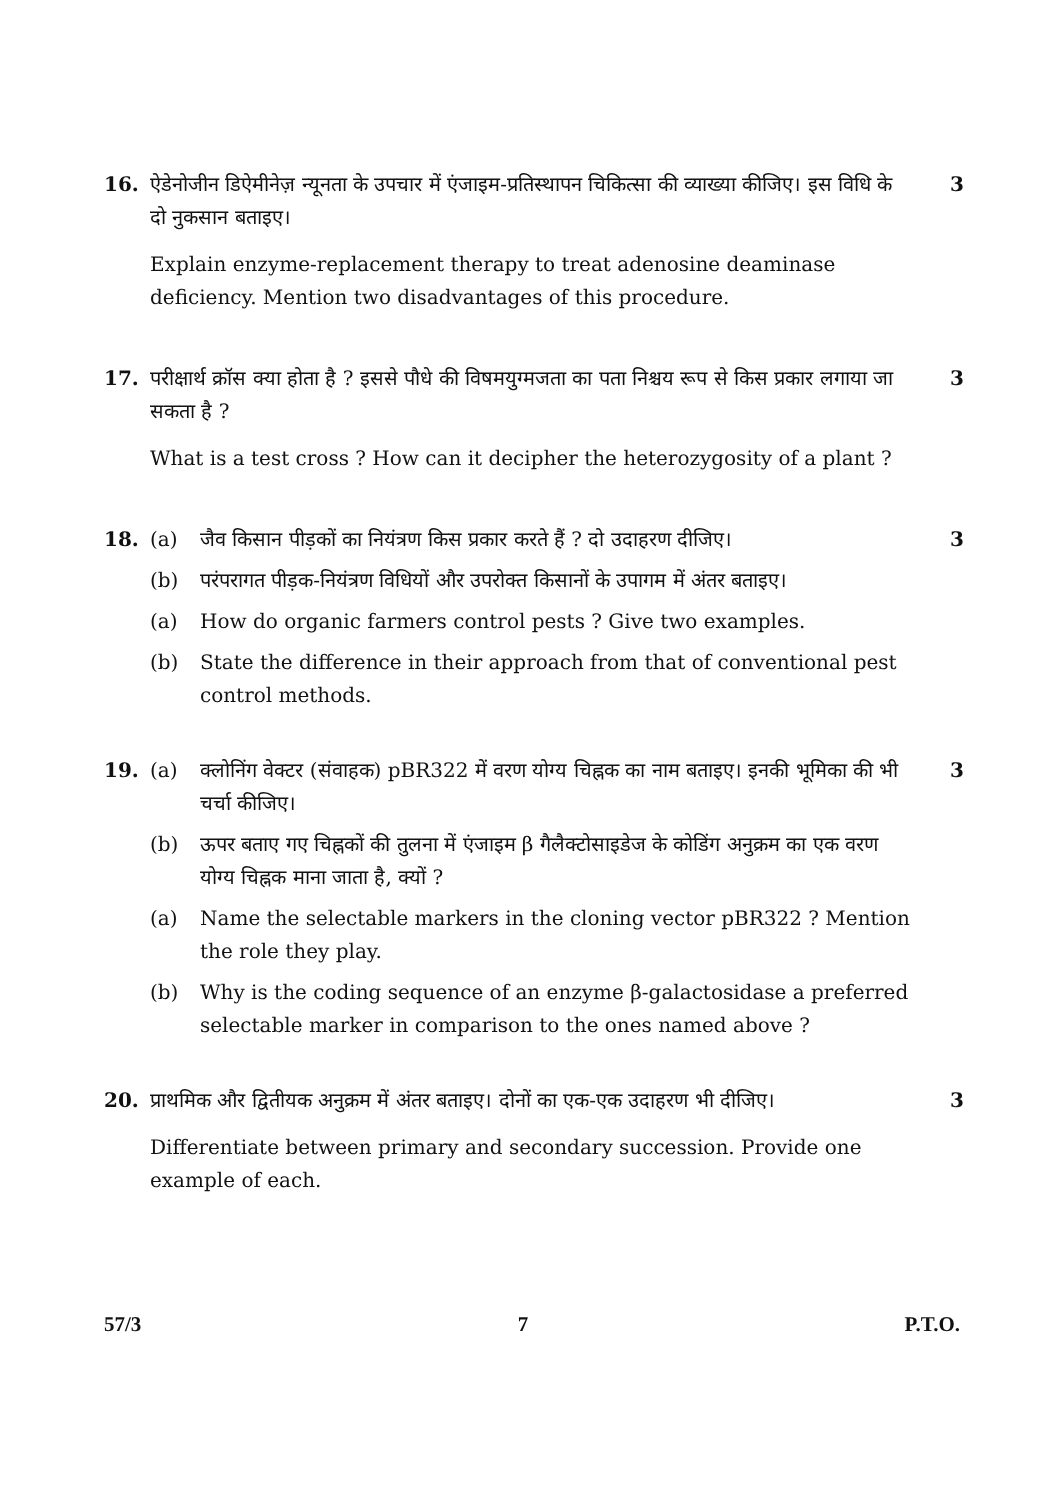16. ऐडेनोजीन डिऐमीनेज़ न्यूनता के उपचार में एंजाइम-प्रतिस्थापन चिकित्सा की व्याख्या कीजिए। इस विधि के दो नुकसान बताइए।
Explain enzyme-replacement therapy to treat adenosine deaminase deficiency. Mention two disadvantages of this procedure.
3
17. परीक्षार्थ क्रॉस क्या होता है ? इससे पौधे की विषमयुग्मजता का पता निश्चय रूप से किस प्रकार लगाया जा सकता है ?
What is a test cross ? How can it decipher the heterozygosity of a plant ?
3
18. (a) जैव किसान पीड़कों का नियंत्रण किस प्रकार करते हैं ? दो उदाहरण दीजिए।
(b) परंपरागत पीड़क-नियंत्रण विधियों और उपरोक्त किसानों के उपागम में अंतर बताइए।
(a) How do organic farmers control pests ? Give two examples.
(b) State the difference in their approach from that of conventional pest control methods.
3
19. (a) क्लोनिंग वेक्टर (संवाहक) pBR322 में वरण योग्य चिह्नक का नाम बताइए। इनकी भूमिका की भी चर्चा कीजिए।
(b) ऊपर बताए गए चिह्नकों की तुलना में एंजाइम β गैलैक्टोसाइडेज के कोडिंग अनुक्रम का एक वरण योग्य चिह्नक माना जाता है, क्यों ?
(a) Name the selectable markers in the cloning vector pBR322 ? Mention the role they play.
(b) Why is the coding sequence of an enzyme β-galactosidase a preferred selectable marker in comparison to the ones named above ?
3
20. प्राथमिक और द्वितीयक अनुक्रम में अंतर बताइए। दोनों का एक-एक उदाहरण भी दीजिए।
Differentiate between primary and secondary succession. Provide one example of each.
3
57/3 7 P.T.O.